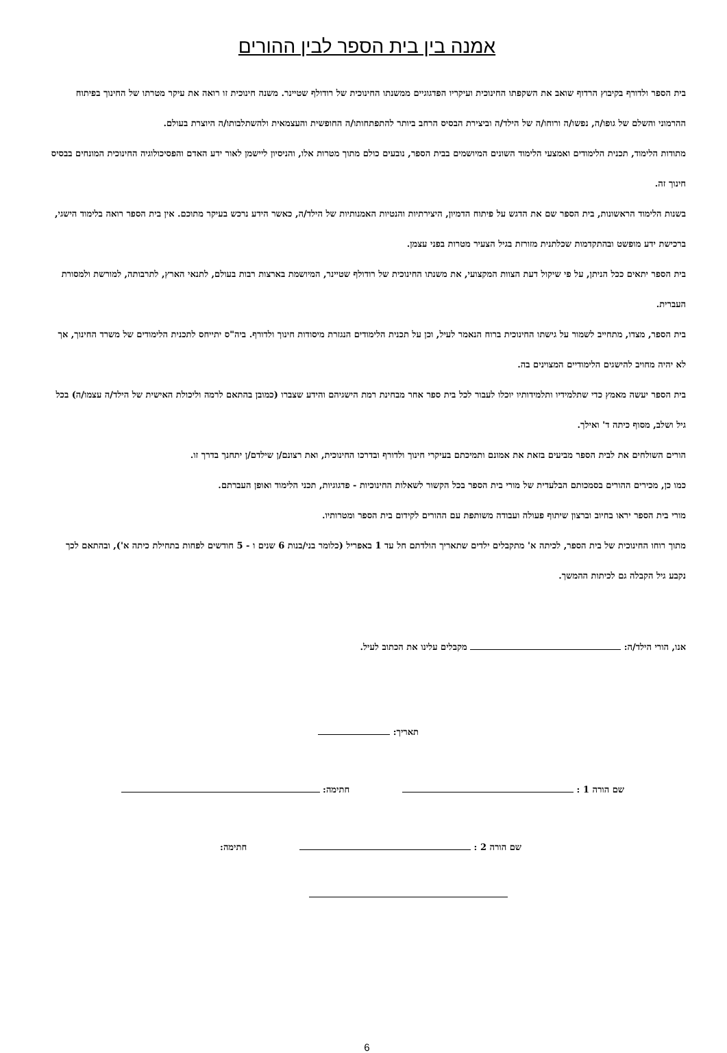אמנה בין בית הספר לבין ההורים
בית הספר ולדורף בקיבוץ הרדוף שואב את השקפתו החינוכית ועיקריו הפדגוגיים ממשנתו החינוכית של רודולף שטיינר. משנה חינוכית זו רואה את עיקר מטרתו של החינוך בפיתוח ההרמוני והשלם של גופו/ה, נפשו/ה ורוחו/ה של הילד/ה וביצירת הבסיס הרחב ביותר להתפתחותו/ה החופשית והעצמאית ולהשתלבותו/ה היוצרת בעולם.
מתודות הלימוד, תכנית הלימודים ואמצעי הלימוד השונים המיושמים בבית הספר, נובעים כולם מתוך מטרות אלו, והניסיון ליישמן לאור ידע האדם והפסיכולוגיה החינוכית המונחים בבסיס חינוך זה.
בשנות הלימוד הראשונות, בית הספר שם את הדגש על פיתוח הדמיון, היצירתיות והנטיות האמנותיות של הילד/ה, כאשר הידע נרכש בעיקר מתוכם. אין בית הספר רואה בלימוד הישגי, ברכישת ידע מופשט ובהתקדמות שכלתנית מזורזת בגיל הצעיר מטרות בפני עצמן.
בית הספר יתאים ככל הניתן, על פי שיקול דעת הצוות המקצועי, את משנתו החינוכית של רודולף שטיינר, המיושמת בארצות רבות בעולם, לתנאי הארץ, לתרבותה, למורשת ולמסורת העברית.
בית הספר, מצדו, מתחייב לשמור על גישתו החינוכית ברוח הנאמר לעיל, וכן על תכנית הלימודים הנגזרת מיסודות חינוך ולדורף. ביה"ס יתייחס לתכנית הלימודים של משרד החינוך, אך לא יהיה מחויב להישגים הלימודיים המצוינים בה.
בית הספר יעשה מאמץ כדי שתלמידיו ותלמידותיו יוכלו לעבור לכל בית ספר אחר מבחינת רמת הישגיהם והידע שצברו (כמובן בהתאם לרמה וליכולת האישית של הילד/ה עצמו/ה) בכל גיל ושלב, מסוף כיתה ד' ואילך.
הורים השולחים את לבית הספר מביעים בזאת את אמונם ותמיכתם בעיקרי חינוך ולדורף ובדרכו החינוכית, ואת רצונם/ן שילדם/ן יתחנך בדרך זו.
כמו כן, מכירים ההורים בסמכותם הבלעדית של מורי בית הספר בכל הקשור לשאלות החינוכיות - פדגוגיות, תכני הלימוד ואופן העברתם.
מורי בית הספר יראו בחיוב וברצון שיתוף פעולה ועבודה משותפת עם ההורים לקידום בית הספר ומטרותיו.
מתוך רוחו החינוכית של בית הספר, לכיתה א' מתקבלים ילדים שתאריך הולדתם חל עד 1 באפריל (כלומר בני/בנות 6 שנים ו - 5 חודשים לפחות בתחילת כיתה א'), ובהתאם לכך נקבע גיל הקבלה גם לכיתות ההמשך.
אנו, הורי הילד/ה: מקבלים עלינו את הכתוב לעיל.
תאריך:
שם הורה 1 : חתימה:
שם הורה 2 : חתימה:
6